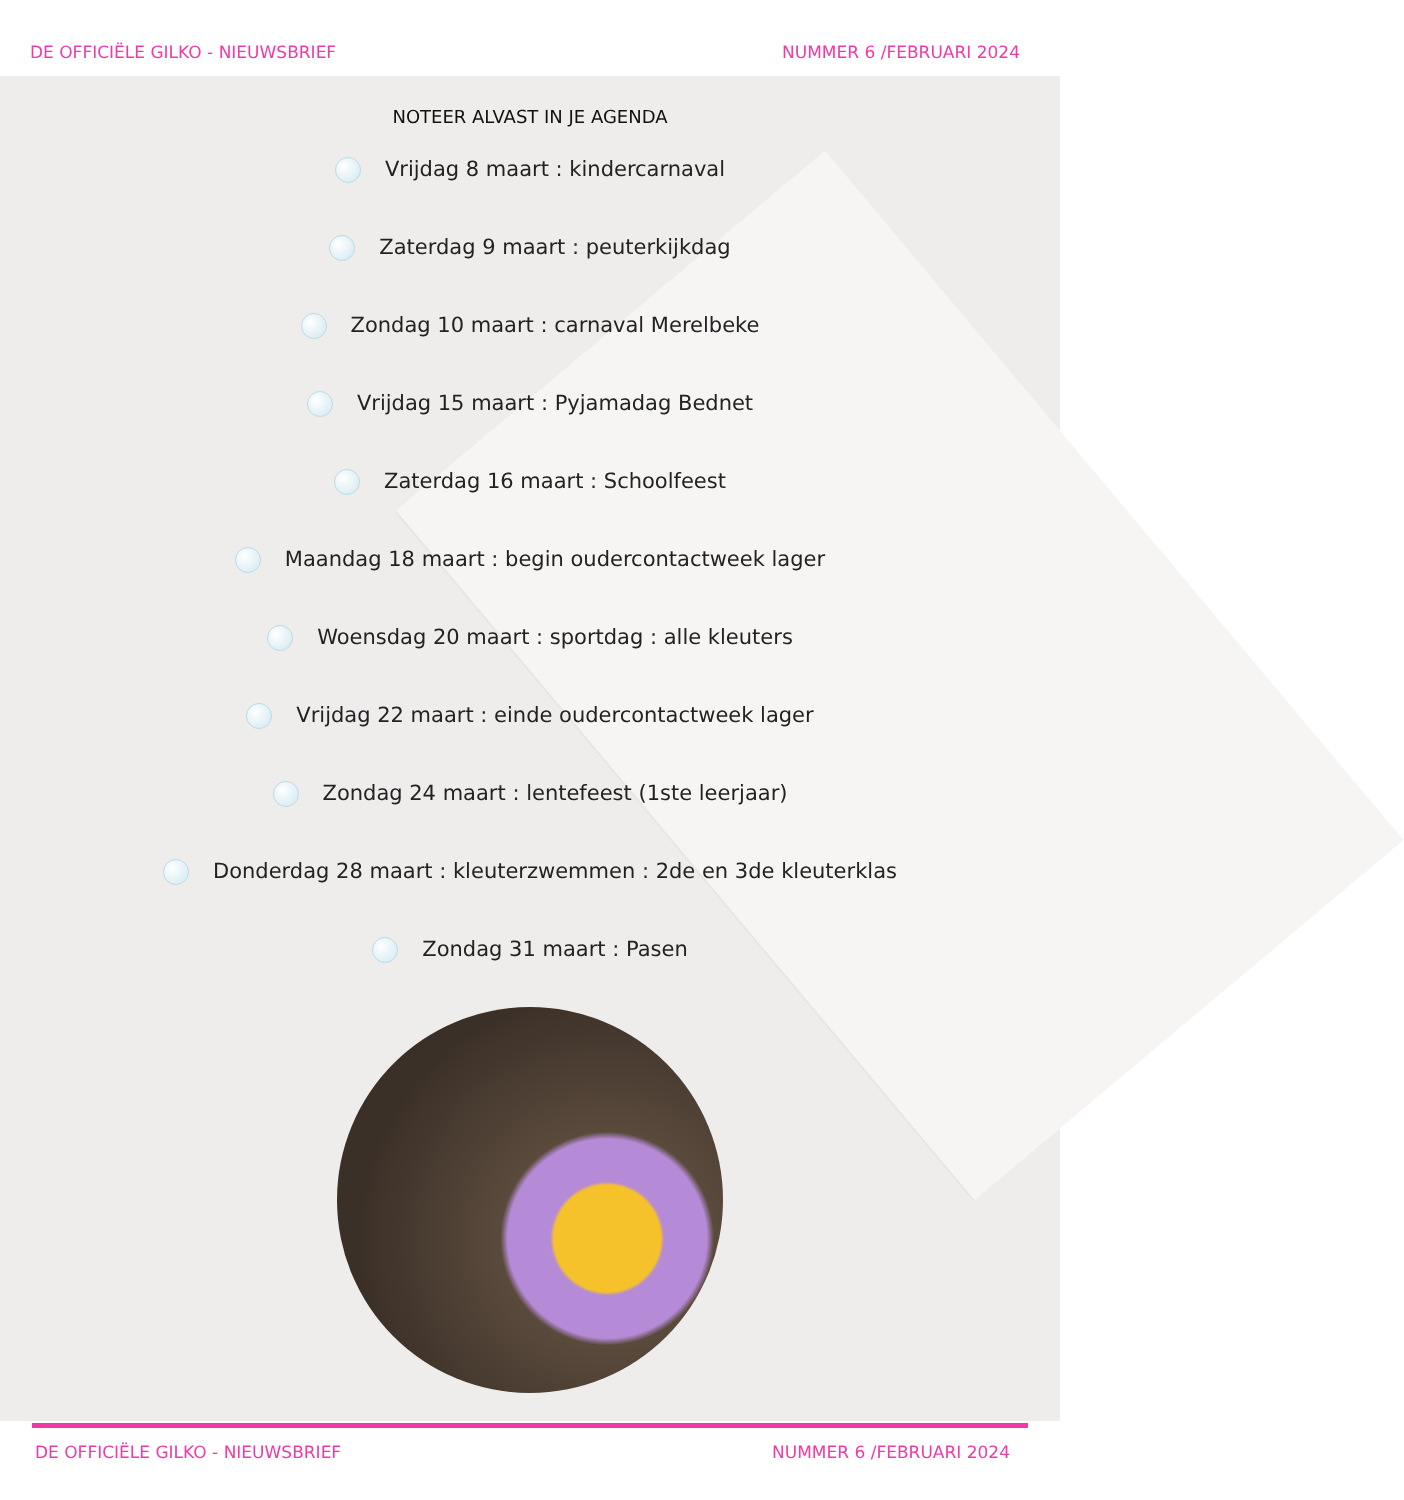DE OFFICIËLE GILKO - NIEUWSBRIEF NUMMER 6 /FEBRUARI 2024
NOTEER ALVAST IN JE AGENDA
Vrijdag 8 maart : kindercarnaval
Zaterdag 9 maart : peuterkijkdag
Zondag 10 maart : carnaval Merelbeke
Vrijdag 15 maart : Pyjamadag Bednet
Zaterdag 16 maart : Schoolfeest
Maandag 18 maart : begin oudercontactweek lager
Woensdag 20 maart : sportdag : alle kleuters
Vrijdag 22 maart : einde oudercontactweek lager
Zondag 24 maart : lentefeest (1ste leerjaar)
Donderdag 28 maart : kleuterzwemmen : 2de en 3de kleuterklas
Zondag 31 maart : Pasen
DE OFFICIËLE GILKO - NIEUWSBRIEF NUMMER 6 /FEBRUARI 2024